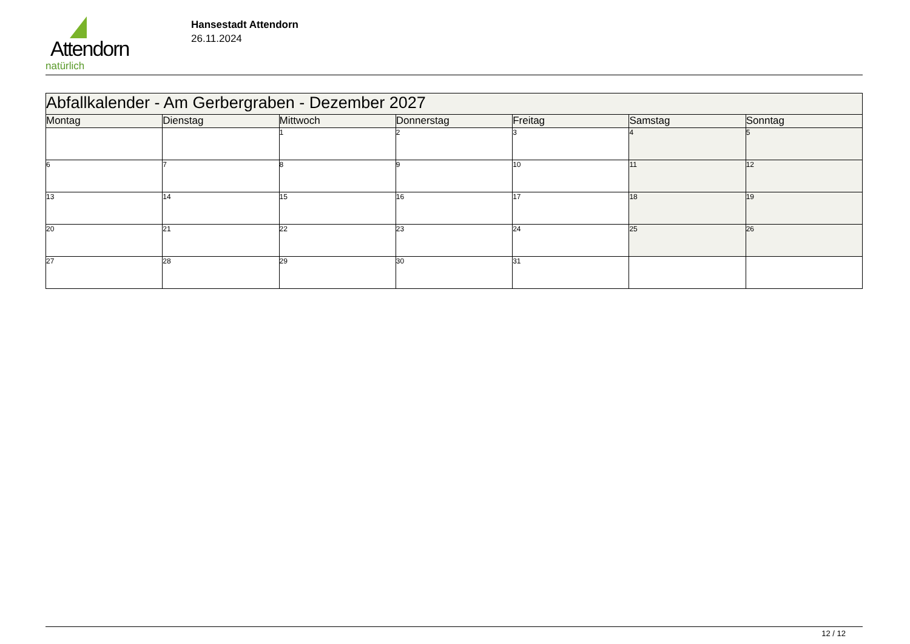Attendorn
natürlich
Hansestadt Attendorn
26.11.2024
| Abfallkalender - Am Gerbergraben - Dezember 2027 | | | | | | |
| Montag | Dienstag | Mittwoch | Donnerstag | Freitag | Samstag | Sonntag |
| | | 1 | 2 | 3 | 4 | 5 |
| 6 | 7 | 8 | 9 | 10 | 11 | 12 |
| 13 | 14 | 15 | 16 | 17 | 18 | 19 |
| 20 | 21 | 22 | 23 | 24 | 25 | 26 |
| 27 | 28 | 29 | 30 | 31 | | |
12 / 12